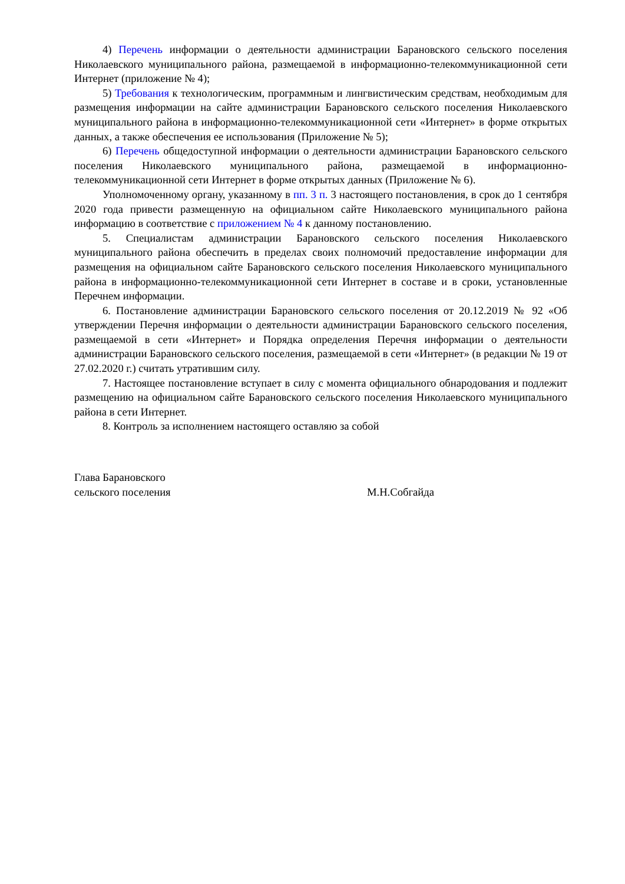4) Перечень информации о деятельности администрации Барановского сельского поселения Николаевского муниципального района, размещаемой в информационно-телекоммуникационной сети Интернет (приложение № 4);
5) Требования к технологическим, программным и лингвистическим средствам, необходимым для размещения информации на сайте администрации Барановского сельского поселения Николаевского муниципального района в информационно-телекоммуникационной сети «Интернет» в форме открытых данных, а также обеспечения ее использования (Приложение № 5);
6) Перечень общедоступной информации о деятельности администрации Барановского сельского поселения Николаевского муниципального района, размещаемой в информационно-телекоммуникационной сети Интернет в форме открытых данных (Приложение № 6).
Уполномоченному органу, указанному в пп. 3 п. 3 настоящего постановления, в срок до 1 сентября 2020 года привести размещенную на официальном сайте Николаевского муниципального района информацию в соответствие с приложением № 4 к данному постановлению.
5. Специалистам администрации Барановского сельского поселения Николаевского муниципального района обеспечить в пределах своих полномочий предоставление информации для размещения на официальном сайте Барановского сельского поселения Николаевского муниципального района в информационно-телекоммуникационной сети Интернет в составе и в сроки, установленные Перечнем информации.
6. Постановление администрации Барановского сельского поселения от 20.12.2019 № 92 «Об утверждении Перечня информации о деятельности администрации Барановского сельского поселения, размещаемой в сети «Интернет» и Порядка определения Перечня информации о деятельности администрации Барановского сельского поселения, размещаемой в сети «Интернет» (в редакции № 19 от 27.02.2020 г.) считать утратившим силу.
7. Настоящее постановление вступает в силу с момента официального обнародования и подлежит размещению на официальном сайте Барановского сельского поселения Николаевского муниципального района в сети Интернет.
8. Контроль за исполнением настоящего оставляю за собой
Глава Барановского
сельского поселения
М.Н.Собгайда